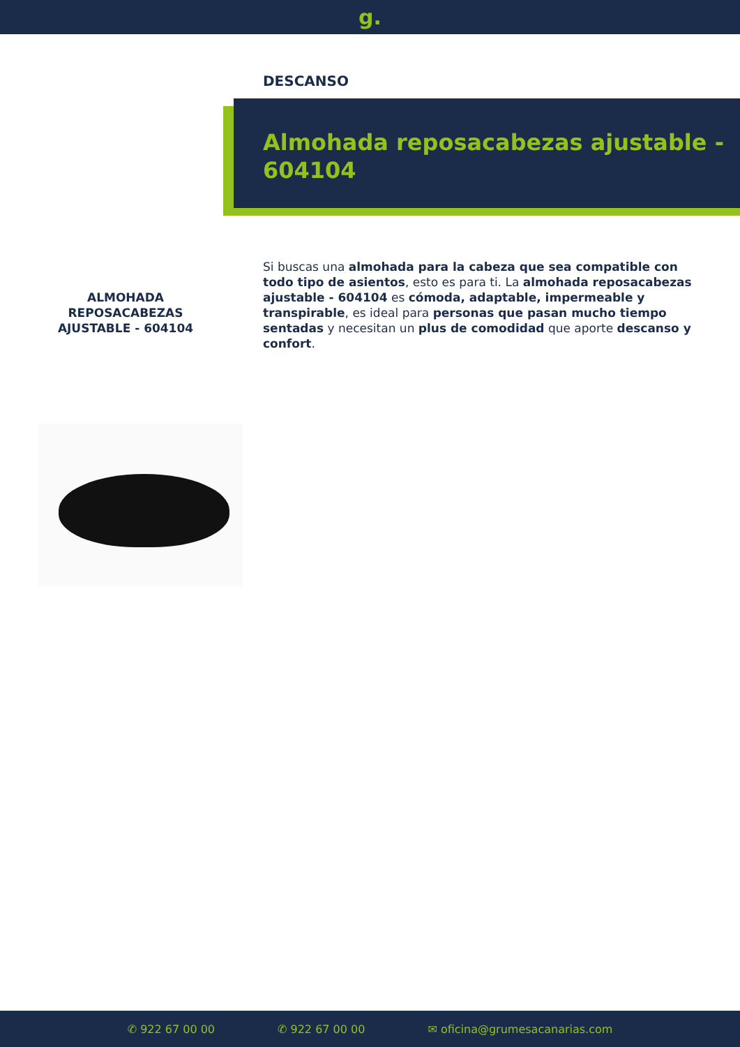g.
DESCANSO
Almohada reposacabezas ajustable - 604104
ALMOHADA REPOSACABEZAS AJUSTABLE - 604104
Si buscas una almohada para la cabeza que sea compatible con todo tipo de asientos, esto es para ti. La almohada reposacabezas ajustable - 604104 es cómoda, adaptable, impermeable y transpirable, es ideal para personas que pasan mucho tiempo sentadas y necesitan un plus de comodidad que aporte descanso y confort.
✆ 922 67 00 00 ✆ 922 67 00 00 ✉ oficina@grumesacanarias.com